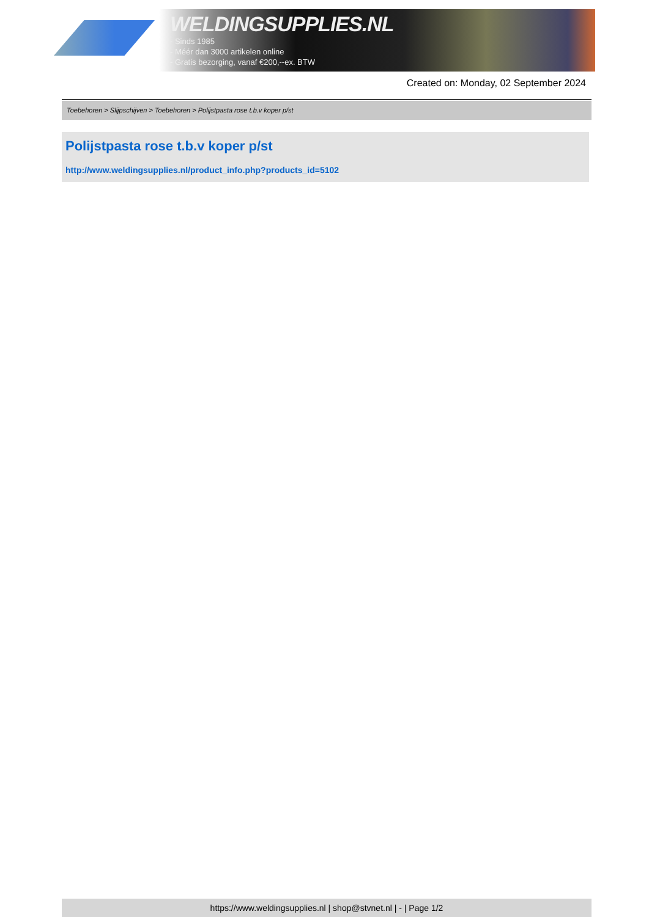WELDINGSUPPLIES.NL
- Sinds 1985
- Méér dan 3000 artikelen online
- Gratis bezorging, vanaf €200,--ex. BTW
Created on: Monday, 02 September 2024
Toebehoren > Slijpschijven > Toebehoren > Polijstpasta rose t.b.v koper p/st
Polijstpasta rose t.b.v koper p/st
http://www.weldingsupplies.nl/product_info.php?products_id=5102
https://www.weldingsupplies.nl | shop@stvnet.nl | - | Page 1/2